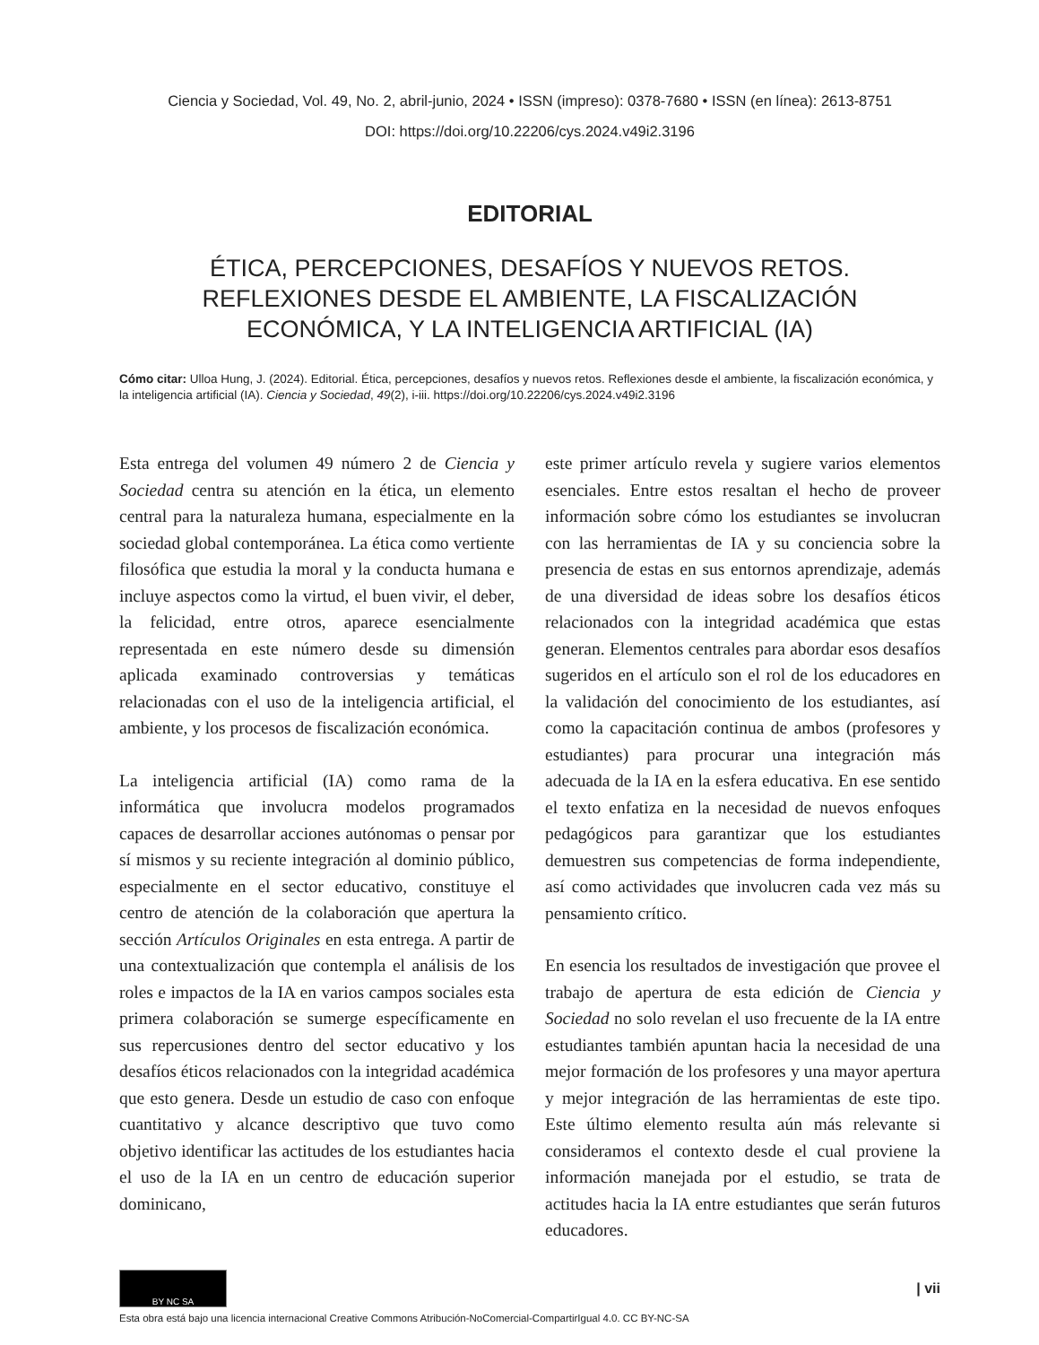Ciencia y Sociedad, Vol. 49, No. 2, abril-junio, 2024 • ISSN (impreso): 0378-7680 • ISSN (en línea): 2613-8751
DOI: https://doi.org/10.22206/cys.2024.v49i2.3196
EDITORIAL
ÉTICA, PERCEPCIONES, DESAFÍOS Y NUEVOS RETOS.
REFLEXIONES DESDE EL AMBIENTE, LA FISCALIZACIÓN
ECONÓMICA, Y LA INTELIGENCIA ARTIFICIAL (IA)
Cómo citar: Ulloa Hung, J. (2024). Editorial. Ética, percepciones, desafíos y nuevos retos. Reflexiones desde el ambiente, la fiscalización económica, y la inteligencia artificial (IA). Ciencia y Sociedad, 49(2), i-iii. https://doi.org/10.22206/cys.2024.v49i2.3196
Esta entrega del volumen 49 número 2 de Ciencia y Sociedad centra su atención en la ética, un elemento central para la naturaleza humana, especialmente en la sociedad global contemporánea. La ética como vertiente filosófica que estudia la moral y la conducta humana e incluye aspectos como la virtud, el buen vivir, el deber, la felicidad, entre otros, aparece esencialmente representada en este número desde su dimensión aplicada examinado controversias y temáticas relacionadas con el uso de la inteligencia artificial, el ambiente, y los procesos de fiscalización económica.
La inteligencia artificial (IA) como rama de la informática que involucra modelos programados capaces de desarrollar acciones autónomas o pensar por sí mismos y su reciente integración al dominio público, especialmente en el sector educativo, constituye el centro de atención de la colaboración que apertura la sección Artículos Originales en esta entrega. A partir de una contextualización que contempla el análisis de los roles e impactos de la IA en varios campos sociales esta primera colaboración se sumerge específicamente en sus repercusiones dentro del sector educativo y los desafíos éticos relacionados con la integridad académica que esto genera. Desde un estudio de caso con enfoque cuantitativo y alcance descriptivo que tuvo como objetivo identificar las actitudes de los estudiantes hacia el uso de la IA en un centro de educación superior dominicano,
este primer artículo revela y sugiere varios elementos esenciales. Entre estos resaltan el hecho de proveer información sobre cómo los estudiantes se involucran con las herramientas de IA y su conciencia sobre la presencia de estas en sus entornos aprendizaje, además de una diversidad de ideas sobre los desafíos éticos relacionados con la integridad académica que estas generan. Elementos centrales para abordar esos desafíos sugeridos en el artículo son el rol de los educadores en la validación del conocimiento de los estudiantes, así como la capacitación continua de ambos (profesores y estudiantes) para procurar una integración más adecuada de la IA en la esfera educativa. En ese sentido el texto enfatiza en la necesidad de nuevos enfoques pedagógicos para garantizar que los estudiantes demuestren sus competencias de forma independiente, así como actividades que involucren cada vez más su pensamiento crítico.
En esencia los resultados de investigación que provee el trabajo de apertura de esta edición de Ciencia y Sociedad no solo revelan el uso frecuente de la IA entre estudiantes también apuntan hacia la necesidad de una mejor formación de los profesores y una mayor apertura y mejor integración de las herramientas de este tipo. Este último elemento resulta aún más relevante si consideramos el contexto desde el cual proviene la información manejada por el estudio, se trata de actitudes hacia la IA entre estudiantes que serán futuros educadores.
BY NC SA
| vii
Esta obra está bajo una licencia internacional Creative Commons Atribución-NoComercial-CompartirIgual 4.0. CC BY-NC-SA